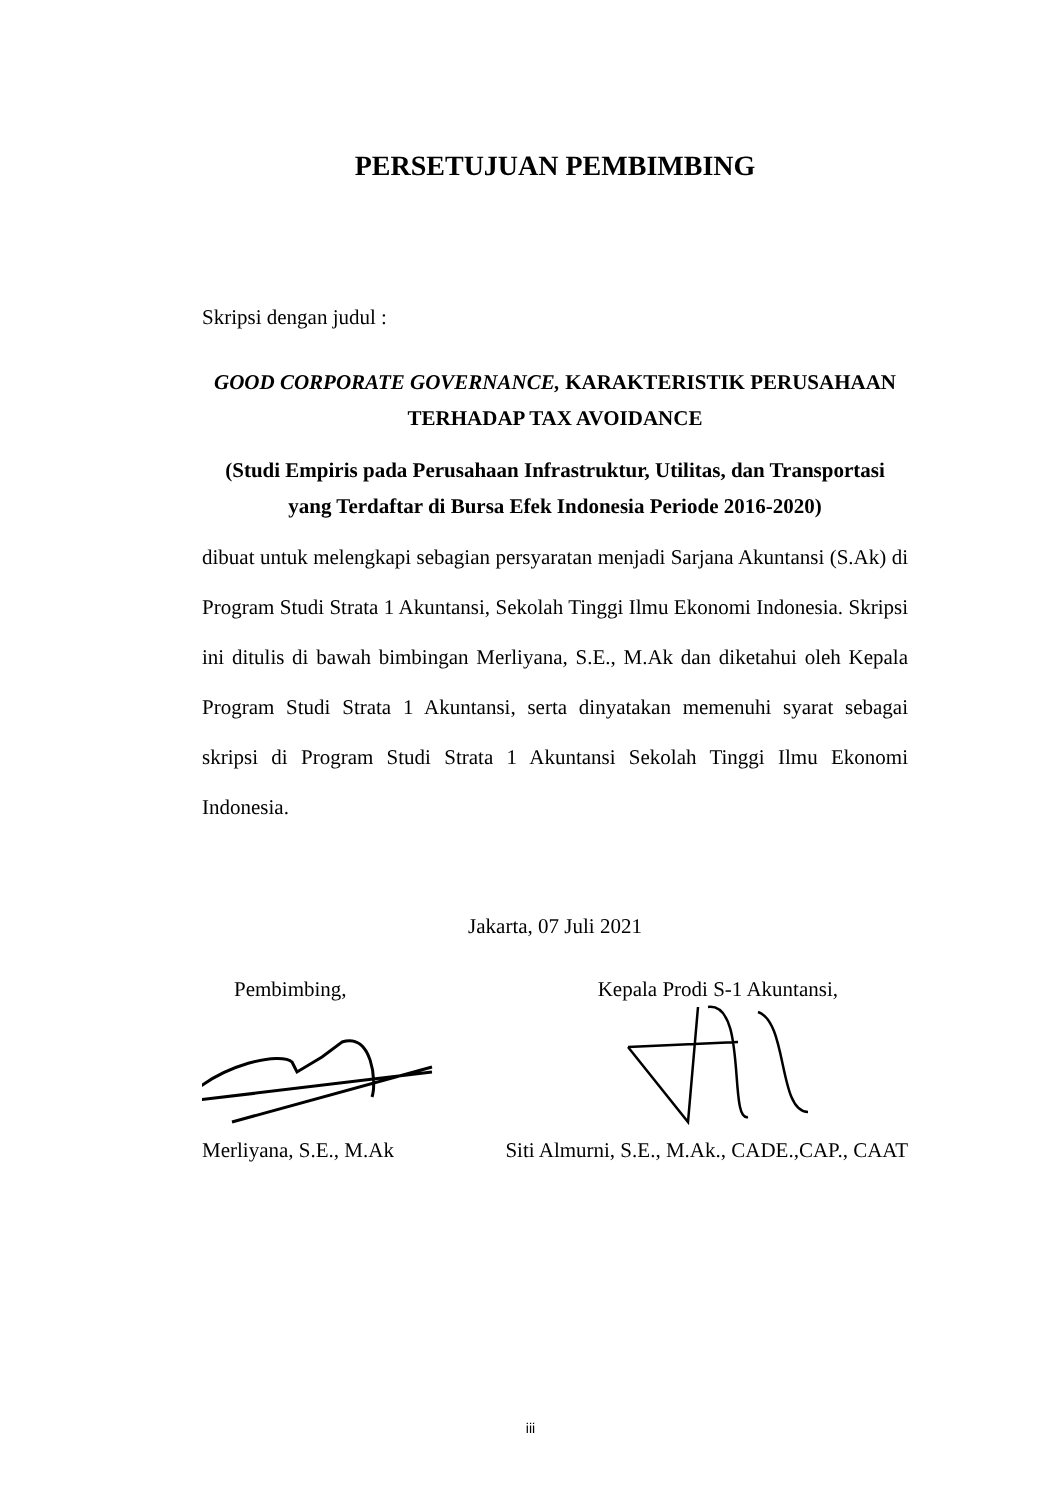PERSETUJUAN PEMBIMBING
Skripsi dengan judul :
GOOD CORPORATE GOVERNANCE, KARAKTERISTIK PERUSAHAAN
TERHADAP TAX AVOIDANCE
(Studi Empiris pada Perusahaan Infrastruktur, Utilitas, dan Transportasi
yang Terdaftar di Bursa Efek Indonesia Periode 2016-2020)
dibuat untuk melengkapi sebagian persyaratan menjadi Sarjana Akuntansi (S.Ak) di Program Studi Strata 1 Akuntansi, Sekolah Tinggi Ilmu Ekonomi Indonesia. Skripsi ini ditulis di bawah bimbingan Merliyana, S.E., M.Ak dan diketahui oleh Kepala Program Studi Strata 1 Akuntansi, serta dinyatakan memenuhi syarat sebagai skripsi di Program Studi Strata 1 Akuntansi Sekolah Tinggi Ilmu Ekonomi Indonesia.
Jakarta, 07 Juli 2021
Pembimbing,
Merliyana, S.E., M.Ak
Kepala Prodi S-1 Akuntansi,
Siti Almurni, S.E., M.Ak., CADE.,CAP., CAAT
iii